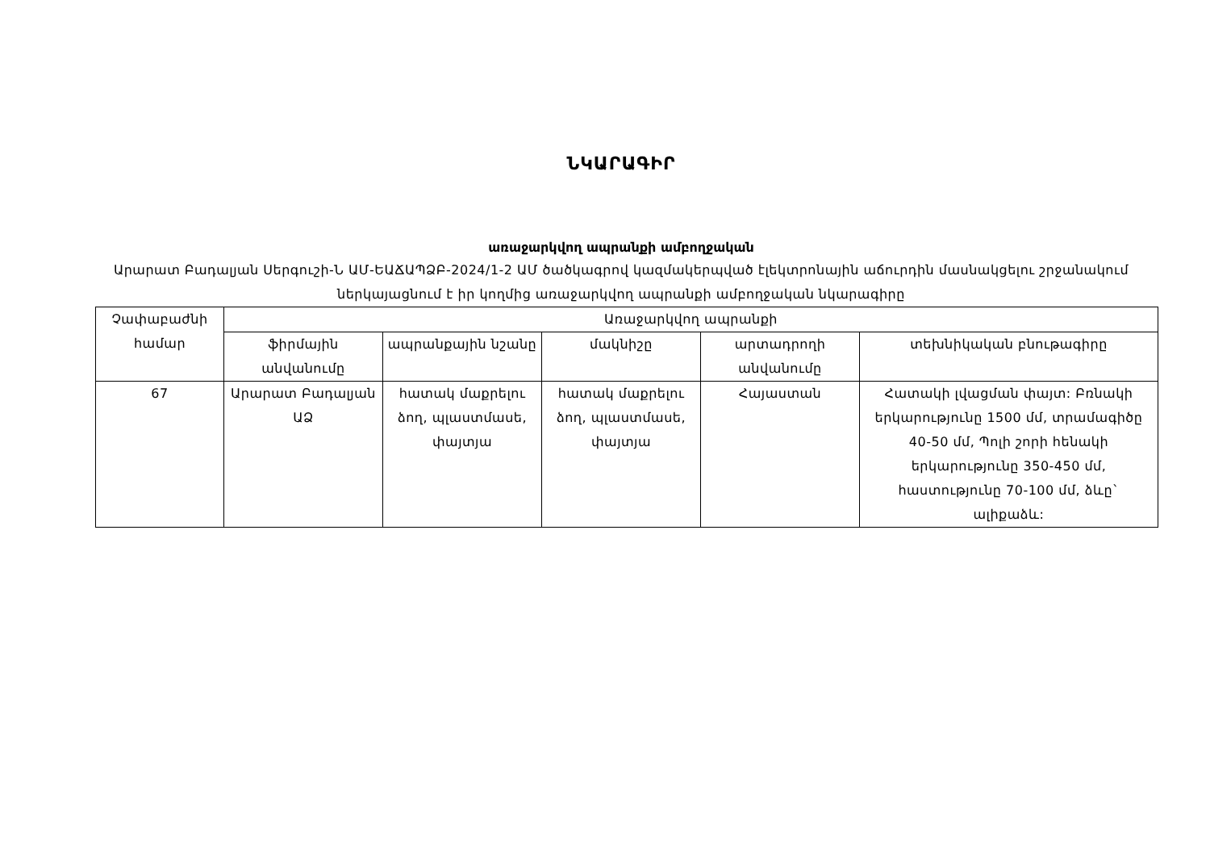ՆԿԱՐԱԳԻՐ
առաջարկվող ապրանքի ամբողջական
Արարատ Բադալյան Սերգուշի-Ն ԱՄ-ԵԱՃԱՊՁԲ-2024/1-2 ԱՄ ծածկագրով կազմակերպված էլեկտրոնային աճուրդին մասնակցելու շրջանակում ներկայացնում է իր կողմից առաջարկվող ապրանքի ամբողջական նկարագիրը
| Չափաբաժնի համար | Առաջարկվող ապրանքի | | | | |
| --- | --- | --- | --- | --- | --- |
| | ֆիրմային անվանումը | ապրանքային նշանը | մակնիշը | արտադրողի անվանումը | տեխնիկական բնութագիրը |
| 67 | Արարատ Բադալյան ԱՁ | հատակ մաքրելու ձող, պլաստմասե, փայտյա | հատակ մաքրելու ձող, պլաստմասե, փայտյա | Հայաստան | Հատակի լվացման փայտ: Բռնակի երկարությունը 1500 մմ, տրամագիծը 40-50 մմ, Պոլի շորի հենակի երկարությունը 350-450 մմ, հաստությունը 70-100 մմ, ձևը` ալիքաձև: |